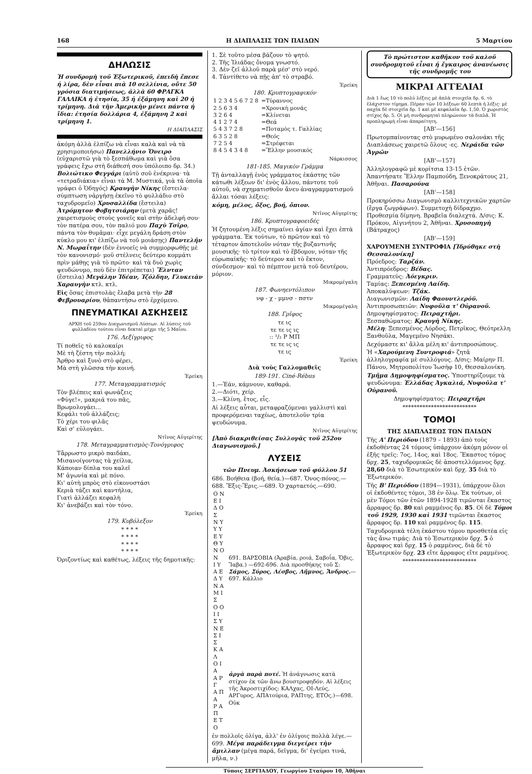168 Η ΔΙΑΠΛΑΣΙΣ ΤΩΝ ΠΑΙΔΩΝ 5 Μαρτίου
ΔΗΛΩΣΙΣ
Ἡ συνδρομὴ τοῦ Ἐξωτερικοῦ, ἐπειδὴ ἔπεσε ἡ λίρα, δὲν εἶναι πιὰ 10 σελλίνια, οὔτε 50 γρόσια διατιμήσεως, ἀλλὰ 60 ΦΡΑΓΚΑ ΓΑΛΛΙΚΑ ἡ ἐτησία, 35 ἡ ἑξάμηνη καὶ 20 ἡ τρίμηνη. Διὰ τὴν Ἀμερικὴν μένει πάντα ἡ ἴδια: ἐτησία δολλάρια 4, ἑξάμηνη 2 καὶ τρίμηνη 1.
Η ΔΙΑΠΛΑΣΙΣ
ἀκόμη ἀλλὰ ἐλπίζω νὰ εἶναι καλὰ καὶ νὰ τὰ χρησιμοποιήσω) Πανελλήνιο Ὄνειρο (εὐχαριστῶ γιὰ τὸ ξεσπάθωμα καὶ γιὰ ὅσα γράφεις ἔχω στὴ διάθεσή σου ὑπόλοιπο δρ. 34.) Βολιώτικο Φεγγάρι (αὐτὸ σοῦ ἐνέκρινα· τὰ «τετραδιάκια» εἶναι τὰ Μ. Μυστικά, γιὰ τὰ ὁποῖα γράφει ὁ Ὁδηγός) Κραυγὴν Νίκης (ἔστειλα· σύμπτωση νἀργήσῃ ἐκεῖνο τὸ φυλλάδιο στὸ ταχυδρομεῖο) Χρυσαλλίδα (ἔστειλα) Ἀτρόμητον Φοβητσιάρην (μετὰ χαρᾶς! χαιρετισμοὺς στοὺς γονεῖς καὶ στὴν ἀδελφή σου· τὸν πατέρα σου, τὸν παλιό μου Παχὺ Τσῖρο, πάντα τὸν θυμᾶμαι· εἶχε μεγάλη δράση στὸν κύκλο μου κι' ἐλπίζω νὰ τοῦ μοιάσῃς) Παντελῆν Ν. Μωραΐτην (δὲν ἐννοεῖς νὰ συμμορφωθῇς μὲ τὸν κανονισμό· μοῦ στέλνεις δεύτερο κομμάτι πρὶν μάθῃς γιὰ τὸ πρῶτο· καὶ τὰ δυὸ χωρὶς ψευδώνυμο, ποὺ δὲν ἐπιτρέπεται) Ἕλνταν (ἔστειλα) Μεγάλην Ἰδέαν, Ἰζόλδην, Γλυκειὰν Χαραυγὴν κτλ. κτλ.
Εἰς ὅσας ἐπιστολὰς ἔλαβα μετὰ τὴν 28 Φεβρουαρίου, θἀπαντήσω στὸ ἐρχόμενο.
ΠΝΕΥΜΑΤΙΚΑΙ ΑΣΚΗΣΕΙΣ
ΑΡΧΗ τοῦ 259ου Διαγωνισμοῦ Λύσεων. Αἱ λύσεις τοῦ φυλλαδίου τούτου εἶναι δεκταὶ μέχρι τῆς 5 Μαΐου.
176. Λεξίγριφος
Τί ποθεῖς τὸ καλοκαίρι
Μὲ τὴ ζέστη τὴν πολλή;
Ἄρθρο καὶ ξυνὸ στὸ φέρει,
Μὰ στὴ γλῶσσα τὴν κοινή.
Ἐρείκη
177. Μεταγραμματισμός
Τὸν βλέπεις καὶ φωνάζεις
«Φύγε!», μακριά του πᾶς,
Βρωμολογάει...
Κεφάλι τοῦ ἀλλάζεις;
Τὸ χέρι του φιλᾶς
Καὶ σ' εὐλογάει.
Ντῖνος Αὐγερίτης
178. Μεταγραμματισμὸς-Τονόγριφος
Τἄρρωστο μικρὸ παιδάκι,
Μισανοίγοντας τὰ χείλια,
Κάποιαν δίπλα του καλεῖ
Μ' ἀγωνία καὶ μὲ πόνο.
Κι' αὐτὴ μπρὸς στὸ εἰκονοστάσι
Κεριὰ τάζει καὶ καντήλια,
Γιατὶ ἀλλάζει κεφαλὴ
Κι' ἀνεβάζει καὶ τὸν τόνο.
Ἐρείκη
179. Κυβόλεξον
* * * *
* * * *
* * * *
* * * *
Ὁριζοντίως καὶ καθέτως, λέξεις τῆς δημοτικῆς:
1. Σὲ τοῦτο μέσα βάζουν τὸ ψητό.
2. Τῆς Ἰλιάδας ὄνομα γνωστό.
3. Δὲν ζεῖ ἀλλοῦ παρὰ μέσ' στὸ νερό.
4. Τἀντίθετο νὰ πῇς ἀπ' τὸ στραβό.
Ἐρείκη
180. Κρυπτογραφικόν
| 1 2 3 4 5 6 7 2 8 | =Τύραννος |
| 2 5 6 3 4 | =Χρονικὴ μονάς |
| 3 2 6 4 | =Κλίνεται |
| 4 1 2 7 4 | =Θεά |
| 5 4 3 7 2 8 | =Ποταμὸς τ. Γαλλίας |
| 6 3 5 2 8 | =Θεός |
| 7 2 5 4 | =Στρέφεται |
| 8 4 5 4 3 4 8 | =Ἕλλην μουσικός |
Νάρκισσος
181-185. Μαγικὸν Γράμμα
Τῇ ἀνταλλαγῇ ἑνὸς γράμματος ἑκάστης τῶν κάτωθι λέξεων δι' ἑνὸς ἄλλου, πάντοτε τοῦ αὐτοῦ, νὰ σχηματισθοῦν ἄνευ ἀναγραμματισμοῦ ἄλλαι τόσαι λέξεις:
κόμη, μέλος, ὄξος, βοή, ὄπιον.
Ντῖνος Αὐγερίτης
186. Κρυπτογραφοειδές
Ἡ ζητουμένη λέξις σημαίνει ἁγίαν καὶ ἔχει ἑπτὰ γράμματα. Ἐκ τούτων, τὸ πρῶτον καὶ τὸ τέταρτον ἀποτελοῦν νόταν τῆς βυζαντινῆς μουσικῆς· τὸ τρίτον καὶ τὸ ἕβδομον, νόταν τῆς εὐρωπαϊκῆς· τὸ δεύτερον καὶ τὸ ἕκτον, σύνδεσμον· καὶ τὸ πέμπτον μετὰ τοῦ δευτέρου, μόριον.
Μικρομέγαλη
187. Φωνηεντόλιπον
νφ - χ - μμνσ - πστν
Μικρομέγαλη
188. Γρῖφος
τε ις
τε τε ις ις
:: ¹/₂ Ρ ΜΠ
τε τε ις ις
τε ις
Ἐρείκη
Διὰ τοὺς Γαλλομαθεῖς
189-191. Ciné-Rébus
1.—Ἐάν, κάμνουν, καθαρά.
2.—Διότι, χείρ.
3.—Κλίνη, ἔτος, εἷς.
Αἱ λέξεις αὗται, μεταφραζόμεναι γαλλιστὶ καὶ προφερόμεναι ταχέως, ἀποτελοῦν τρία ψευδώνυμα.
Ντῖνος Αὐγερίτης
[Ἀπὸ διακριθείσας Συλλογὰς τοῦ 252ου Διαγωνισμοῦ.]
ΛΥΣΕΙΣ
τῶν Πνευμ. Ἀσκήσεων τοῦ φύλλου 51
686. Βοήθεια (βοή, θεία.)—687. Ὄνος-πόνος.—688. Ἔξις-Ἔρις.—689. Ὁ χαρταετός.—690.
| Ο Ν Ε Ι Δ Ο Σ Ν Υ Υ Υ Ε Υ Θ Υ Ν Ο Ν Ι Υ Α Ε Δ Υ Ν Α Μ Ι Σ Ο Ο Ι Ι Σ Υ Ν Ε Σ Ι Σ | 691. ΒΑΡΣΟΒΙΑ (Ἀραβία, ροιά, Σαβοΐα, Ὄβις, Ἴαβα.) —692-696. Διὰ προσθήκης τοῦ Σ: Σάμος, Σύρος, Λέσβος, Λῆμνος, Ἄνδρος. —697. Κάλλιο |
| Κ Α Λ Ο Ι Α Α Ρ Γ Α Π Α Ρ Α Π Ε Τ Ο | ἀργὰ παρὰ ποτέ. Ἡ ἀνάγνωσις κατὰ στίχον ἐκ τῶν ἄνω βουστροφηδόν. Αἱ λέξεις τῆς Ἀκροστιχίδος: ΚΑΛχας, ΟΙ-Λεύς, ΑΡΓυρος, ΑΠΑτούρια, ΡΑΠτης, ΕΤΟς.)—698. Οὐκ |
ἐν πολλοῖς ὀλίγα, ἀλλ' ἐν ὀλίγοις πολλὰ λέγε.—699. Μέγα παράδειγμα διεγείρει τὴν ἅμιλλαν (μέγα παρά, δεῖγμα, δι' ἐγείρει τινά, μῆλα, ν.)
Τὸ πρώτιστον καθῆκον τοῦ καλοῦ συνδρομητοῦ εἶναι ἡ ἔγκαιρος ἀνανέωσις τῆς συνδρομῆς του
ΜΙΚΡΑΙ ΑΓΓΕΛΙΑΙ
Διὰ 1 ἕως 10 τὸ πολὺ λέξεις μὲ ἁπλὰ στοιχεῖα δρ. 6, τὸ ἐλάχιστον τίμημα. Πέραν τῶν 10 λέξεων 60 λεπτὰ ἡ λέξις· μὲ παχέα δὲ στοιχεῖα δρ. 1 καὶ μὲ κεφαλαῖα δρ. 1,50. Ὁ χωριστὸς στίχος δρ. 5. Οἱ μὴ συνδρομηταὶ πληρώνουν τὰ διπλᾶ. Ἡ προπληρωμὴ εἶναι ἀπαραίτητη.
[ΑΒ'—156]
Πρωτομπαίνοντας στὸ μυρωμένο σαλονάκι τῆς Διαπλάσεως χαιρετῶ ὅλους -ες. Νεράιδα τῶν Ἀγρῶν
[ΑΒ'—157]
Ἀλληλογραφῶ μὲ κορίτσια 13-15 ἐτῶν. Ἀπαντήσατε Ἕλλην Παμπούδη, Ξενοκράτους 21, Ἀθῆναι. Πασαρούνα
[ΑΒ'—158]
Προκηρύσσω Διαγωνισμὸ καλλιτεχνικῶν χαρτῶν (ἔργα ζωγράφων). Συμμετοχὴ δίδραχμο. Προθεσμία δίμηνη. Βραβεῖα διαλεχτά. Δ/σις: Κ. Πρόκου, Αἰγινήτου 2, Ἀθῆναι. Χρυσοπηγὴ (Βάτραχος)
[ΑΒ'—159]
ΧΑΡΟΥΜΕΝΗ ΣΥΝΤΡΟΦΙΑ [Ἱδρύθηκε στὴ Θεσσαλονίκη]
Πρόεδρος: Ταρζάν.
Ἀντιπρόεδρος: Βέδας.
Γραμματεύς: Ἀόεγκριν.
Ταμίας: Ξεπεσμένη Λαίδη.
Ἀποκαλύψεων: Τζάκ.
Διαγωνισμῶν: Λαίδη Φαουντλερόϋ.
Ἀντιπροσωπειῶν: Νυφοῦλα τ' Οὐρανοῦ.
Δημοψηφίσματος: Πειραχτῆρι.
Ξεσπαθώματος: Κραυγὴ Νίκης.
Μέλη: Ξεπεσμένος Λόρδος, Πετρῖκος, Θεότρελλη Ξανθοῦλα, Μαγεμένο Νησάκι.
Δεχόμαστε κι' ἄλλα μέλη κι' ἀντιπροσώπους.
Ἡ «Χαρούμενη Συντροφιά» ζητᾶ ἀλληλογραφία μὲ συλλόγους. Δ/σις: Μαίρην Π. Πάνου, Μητροπολίτου Ἰωσὴφ 10, Θεσσαλονίκη.
Τμῆμα Δημοψηφίσματος. Ὑποστηρίζουμε τὰ ψευδώνυμα: Ἑλλάδας Ἀγκαλιά, Νυφοῦλα τ' Οὐρανοῦ.
Δημοψηφίσματος: Πειραχτῆρι
**************************
ΤΟΜΟΙ
ΤΗΣ ΔΙΑΠΛΑΣΕΩΣ ΤΩΝ ΠΑΙΔΩΝ
Τῆς Α' Περιόδου (1879 – 1893) ἀπὸ τοὺς ἐκδοθέντας 24 τόμους ὑπάρχουν ἀκόμη μόνον οἱ ἑξῆς τρεῖς: 7ος, 14ος, καὶ 18ος. Ἕκαστος τόμος δρχ. 25, ταχυδρομικῶς δὲ ἀποστελλόμενος δρχ. 28,60 διὰ τὸ Ἐσωτερικὸν καὶ δρχ. 35 διὰ τὸ Ἐξωτερικόν.
Τῆς Β' Περιόδου (1894—1931), ὑπάρχουν ὅλοι οἱ ἐκδοθέντες τόμοι, 38 ἐν ὅλῳ. Ἐκ τούτων, οἱ μὲν Τόμοι τῶν ἐτῶν 1894-1928 τιμῶνται ἕκαστος ἄρραφος δρ. 80 καὶ ραμμένος δρ. 85. Οἱ δὲ Τόμοι τοῦ 1929, 1930 καὶ 1931 τιμῶνται ἕκαστος ἄρραφος δρ. 110 καὶ ραμμένος δρ. 115.
Ταχυδρομικὰ τέλη ἑκάστου τόμου προσθετέα εἰς τὰς ἄνω τιμάς: Διὰ τὸ Ἐσωτερικὸν δρχ. 5 ὁ ἄρραφος καὶ δρχ. 15 ὁ ραμμένος, διὰ δὲ τὸ Ἐξωτερικὸν δρχ. 23 εἴτε ἄρραφος εἴτε ραμμένος.
**************************
Τύποις ΣΕΡΓΙΑΔΟΥ, Γεωργίου Σταύρου 10, Ἀθῆναι